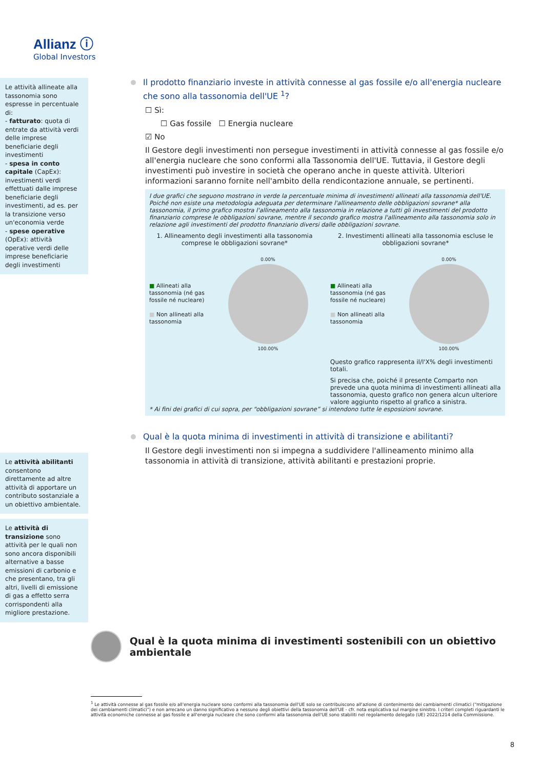Allianz ⓘ
Global Investors
Le attività allineate alla tassonomia sono espresse in percentuale di:
- fatturato: quota di entrate da attività verdi delle imprese beneficiarie degli investimenti
- spesa in conto capitale (CapEx): investimenti verdi effettuati dalle imprese beneficiarie degli investimenti, ad es. per la transizione verso un'economia verde
- spese operative (OpEx): attività operative verdi delle imprese beneficiarie degli investimenti
Le attività abilitanti consentono direttamente ad altre attività di apportare un contributo sostanziale a un obiettivo ambientale.
Le attività di transizione sono attività per le quali non sono ancora disponibili alternative a basse emissioni di carbonio e che presentano, tra gli altri, livelli di emissione di gas a effetto serra corrispondenti alla migliore prestazione.
Il prodotto finanziario investe in attività connesse al gas fossile e/o all'energia nucleare che sono alla tassonomia dell'UE <sup>1</sup>?
☐ Sì:
☐ Gas fossile ☐ Energia nucleare
☑ No
Il Gestore degli investimenti non persegue investimenti in attività connesse al gas fossile e/o all'energia nucleare che sono conformi alla Tassonomia dell'UE. Tuttavia, il Gestore degli investimenti può investire in società che operano anche in queste attività. Ulteriori informazioni saranno fornite nell'ambito della rendicontazione annuale, se pertinenti.
I due grafici che seguono mostrano in verde la percentuale minima di investimenti allineati alla tassonomia dell'UE. Poiché non esiste una metodologia adeguata per determinare l'allineamento delle obbligazioni sovrane* alla tassonomia, il primo grafico mostra l'allineamento alla tassonomia in relazione a tutti gli investimenti del prodotto finanziario comprese le obbligazioni sovrane, mentre il secondo grafico mostra l'allineamento alla tassonomia solo in relazione agli investimenti del prodotto finanziario diversi dalle obbligazioni sovrane.
1. Allineamento degli investimenti alla tassonomia comprese le obbligazioni sovrane*
■ Allineati alla tassonomia (né gas fossile né nucleare)
■ Non allineati alla tassonomia
0.00%
100.00%
2. Investimenti allineati alla tassonomia escluse le obbligazioni sovrane*
■ Allineati alla tassonomia (né gas fossile né nucleare)
■ Non allineati alla tassonomia
0.00%
100.00%
Questo grafico rappresenta il/l'X% degli investimenti totali.
Si precisa che, poiché il presente Comparto non prevede una quota minima di investimenti allineati alla tassonomia, questo grafico non genera alcun ulteriore valore aggiunto rispetto al grafico a sinistra.
* Ai fini dei grafici di cui sopra, per “obbligazioni sovrane” si intendono tutte le esposizioni sovrane.
Qual è la quota minima di investimenti in attività di transizione e abilitanti?
Il Gestore degli investimenti non si impegna a suddividere l'allineamento minimo alla tassonomia in attività di transizione, attività abilitanti e prestazioni proprie.
Qual è la quota minima di investimenti sostenibili con un obiettivo ambientale
<sup>1</sup> Le attività connesse al gas fossile e/o all'energia nucleare sono conformi alla tassonomia dell'UE solo se contribuiscono all'azione di contenimento dei cambiamenti climatici ("mitigazione dei cambiamenti climatici") e non arrecano un danno significativo a nessuno degli obiettivi della tassonomia dell'UE - cfr. nota esplicativa sul margine sinistro. I criteri completi riguardanti le attività economiche connesse al gas fossile e all'energia nucleare che sono conformi alla tassonomia dell'UE sono stabiliti nel regolamento delegato (UE) 2022/1214 della Commissione.
8